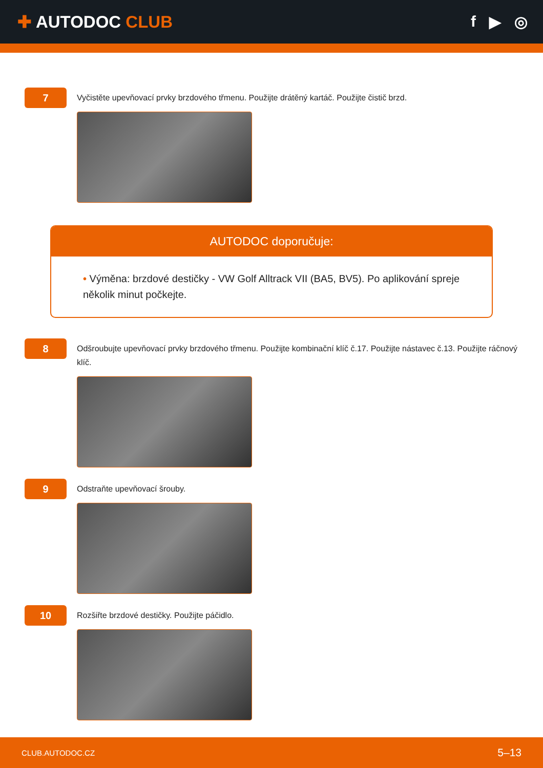✚ AUTODOC CLUB f ▶ ◎
7
Vyčistěte upevňovací prvky brzdového třmenu. Použijte drátěný kartáč. Použijte čistič brzd.
AUTODOC doporučuje:
• Výměna: brzdové destičky - VW Golf Alltrack VII (BA5, BV5). Po aplikování spreje několik minut počkejte.
8
Odšroubujte upevňovací prvky brzdového třmenu. Použijte kombinační klíč č.17. Použijte nástavec č.13. Použijte ráčnový klíč.
9
Odstraňte upevňovací šrouby.
10
Rozšiřte brzdové destičky. Použijte páčidlo.
CLUB.AUTODOC.CZ 5–13